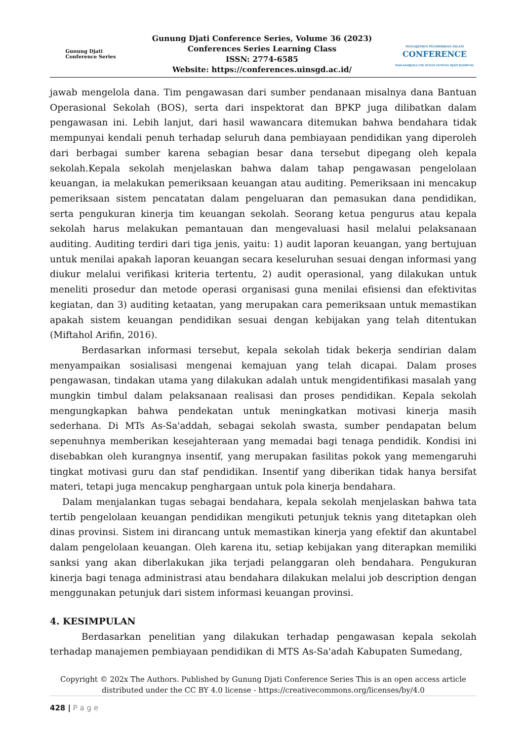Gunung Djati
Conference Series
Gunung Djati Conference Series, Volume 36 (2023)
Conferences Series Learning Class
ISSN: 2774-6585
Website: https://conferences.uinsgd.ac.id/
MANAJEMEN PENDIDIKAN ISLAM
CONFERENCE
PASCASARJANA UIN SUNAN GUNUNG DJATI BANDUNG
jawab mengelola dana. Tim pengawasan dari sumber pendanaan misalnya dana Bantuan Operasional Sekolah (BOS), serta dari inspektorat dan BPKP juga dilibatkan dalam pengawasan ini. Lebih lanjut, dari hasil wawancara ditemukan bahwa bendahara tidak mempunyai kendali penuh terhadap seluruh dana pembiayaan pendidikan yang diperoleh dari berbagai sumber karena sebagian besar dana tersebut dipegang oleh kepala sekolah.Kepala sekolah menjelaskan bahwa dalam tahap pengawasan pengelolaan keuangan, ia melakukan pemeriksaan keuangan atau auditing. Pemeriksaan ini mencakup pemeriksaan sistem pencatatan dalam pengeluaran dan pemasukan dana pendidikan, serta pengukuran kinerja tim keuangan sekolah. Seorang ketua pengurus atau kepala sekolah harus melakukan pemantauan dan mengevaluasi hasil melalui pelaksanaan auditing. Auditing terdiri dari tiga jenis, yaitu: 1) audit laporan keuangan, yang bertujuan untuk menilai apakah laporan keuangan secara keseluruhan sesuai dengan informasi yang diukur melalui verifikasi kriteria tertentu, 2) audit operasional, yang dilakukan untuk meneliti prosedur dan metode operasi organisasi guna menilai efisiensi dan efektivitas kegiatan, dan 3) auditing ketaatan, yang merupakan cara pemeriksaan untuk memastikan apakah sistem keuangan pendidikan sesuai dengan kebijakan yang telah ditentukan (Miftahol Arifin, 2016).
Berdasarkan informasi tersebut, kepala sekolah tidak bekerja sendirian dalam menyampaikan sosialisasi mengenai kemajuan yang telah dicapai. Dalam proses pengawasan, tindakan utama yang dilakukan adalah untuk mengidentifikasi masalah yang mungkin timbul dalam pelaksanaan realisasi dan proses pendidikan. Kepala sekolah mengungkapkan bahwa pendekatan untuk meningkatkan motivasi kinerja masih sederhana. Di MTs As-Sa'addah, sebagai sekolah swasta, sumber pendapatan belum sepenuhnya memberikan kesejahteraan yang memadai bagi tenaga pendidik. Kondisi ini disebabkan oleh kurangnya insentif, yang merupakan fasilitas pokok yang memengaruhi tingkat motivasi guru dan staf pendidikan. Insentif yang diberikan tidak hanya bersifat materi, tetapi juga mencakup penghargaan untuk pola kinerja bendahara.
Dalam menjalankan tugas sebagai bendahara, kepala sekolah menjelaskan bahwa tata tertib pengelolaan keuangan pendidikan mengikuti petunjuk teknis yang ditetapkan oleh dinas provinsi. Sistem ini dirancang untuk memastikan kinerja yang efektif dan akuntabel dalam pengelolaan keuangan. Oleh karena itu, setiap kebijakan yang diterapkan memiliki sanksi yang akan diberlakukan jika terjadi pelanggaran oleh bendahara. Pengukuran kinerja bagi tenaga administrasi atau bendahara dilakukan melalui job description dengan menggunakan petunjuk dari sistem informasi keuangan provinsi.
4. KESIMPULAN
Berdasarkan penelitian yang dilakukan terhadap pengawasan kepala sekolah terhadap manajemen pembiayaan pendidikan di MTS As-Sa'adah Kabupaten Sumedang,
Copyright © 202x The Authors. Published by Gunung Djati Conference Series This is an open access article distributed under the CC BY 4.0 license - https://creativecommons.org/licenses/by/4.0
428 | P a g e